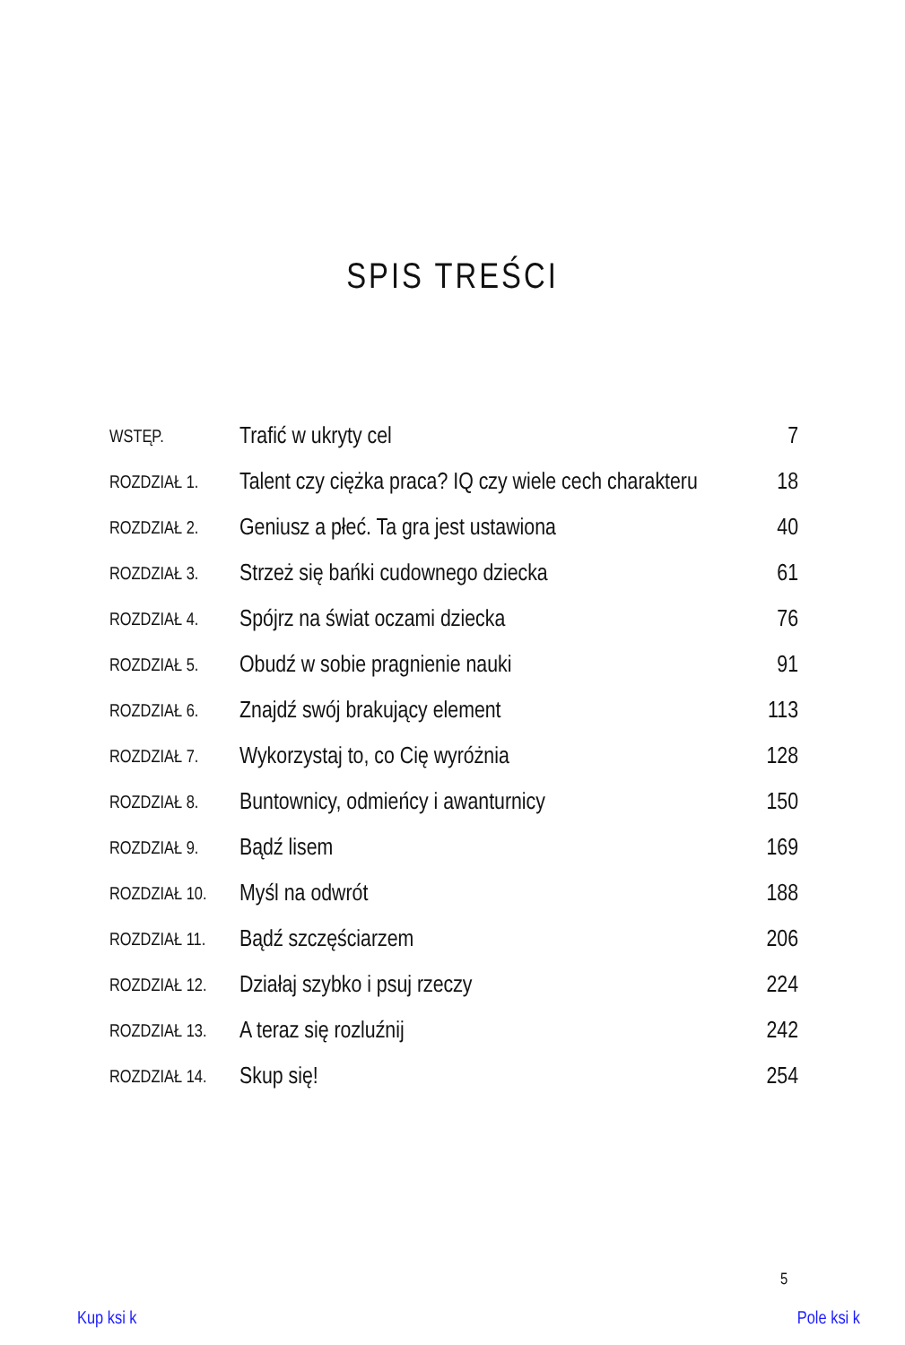SPIS TREŚCI
| WSTĘP. | Trafić w ukryty cel | 7 |
| ROZDZIAŁ 1. | Talent czy ciężka praca? IQ czy wiele cech charakteru | 18 |
| ROZDZIAŁ 2. | Geniusz a płeć. Ta gra jest ustawiona | 40 |
| ROZDZIAŁ 3. | Strzeż się bańki cudownego dziecka | 61 |
| ROZDZIAŁ 4. | Spójrz na świat oczami dziecka | 76 |
| ROZDZIAŁ 5. | Obudź w sobie pragnienie nauki | 91 |
| ROZDZIAŁ 6. | Znajdź swój brakujący element | 113 |
| ROZDZIAŁ 7. | Wykorzystaj to, co Cię wyróżnia | 128 |
| ROZDZIAŁ 8. | Buntownicy, odmieńcy i awanturnicy | 150 |
| ROZDZIAŁ 9. | Bądź lisem | 169 |
| ROZDZIAŁ 10. | Myśl na odwrót | 188 |
| ROZDZIAŁ 11. | Bądź szczęściarzem | 206 |
| ROZDZIAŁ 12. | Działaj szybko i psuj rzeczy | 224 |
| ROZDZIAŁ 13. | A teraz się rozluźnij | 242 |
| ROZDZIAŁ 14. | Skup się! | 254 |
5
Kup ksi k Pole ksi k